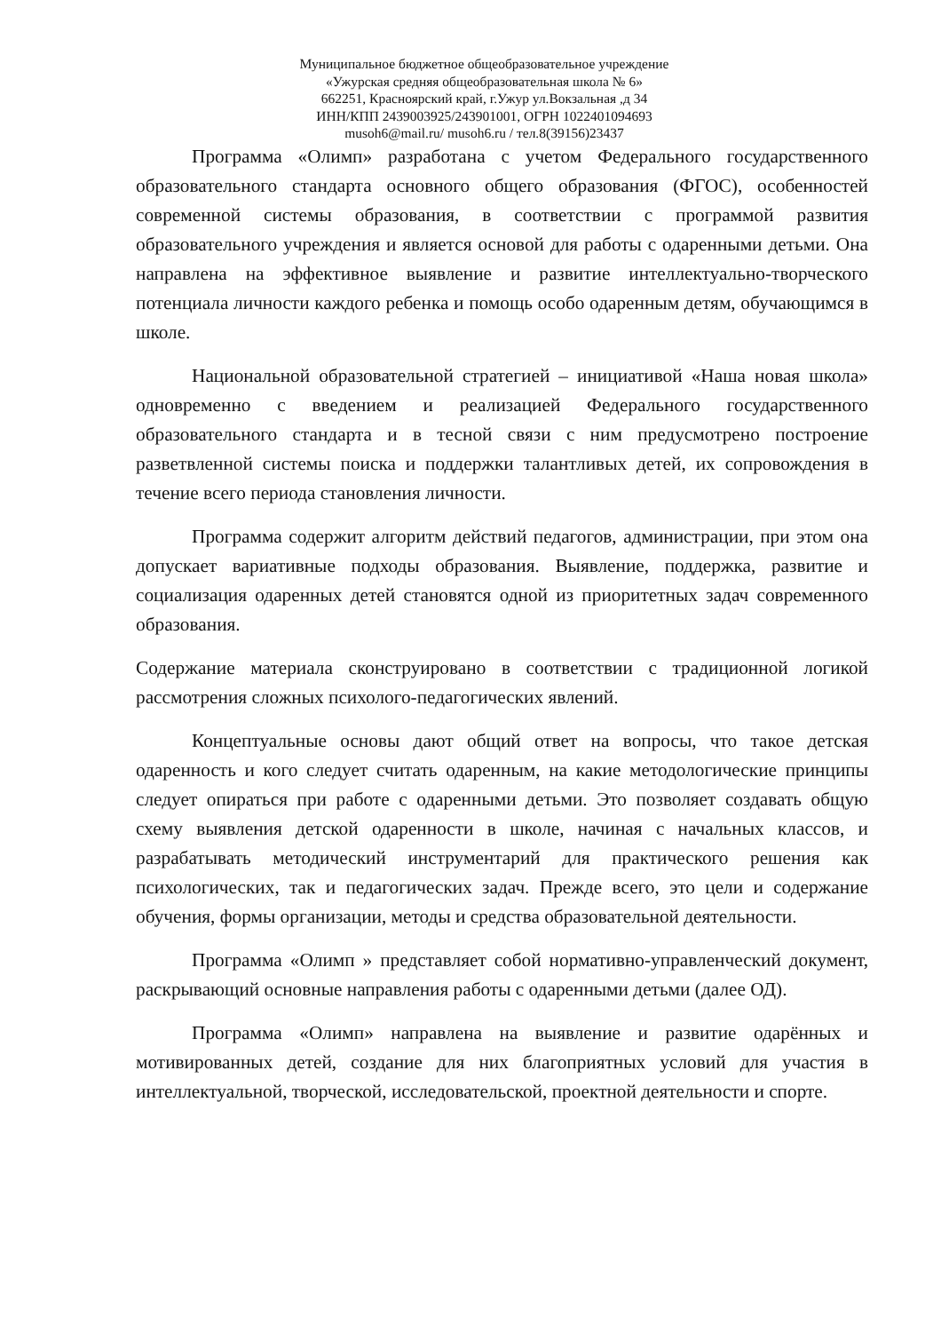Муниципальное бюджетное общеобразовательное учреждение
«Ужурская средняя общеобразовательная школа № 6»
662251, Красноярский край, г.Ужур ул.Вокзальная ,д 34
ИНН/КПП 2439003925/243901001, ОГРН 1022401094693
musoh6@mail.ru/ musoh6.ru / тел.8(39156)23437
Программа «Олимп» разработана с учетом Федерального государственного образовательного стандарта основного общего образования (ФГОС), особенностей современной системы образования, в соответствии с программой развития образовательного учреждения и является основой для работы с одаренными детьми. Она направлена на эффективное выявление и развитие интеллектуально-творческого потенциала личности каждого ребенка и помощь особо одаренным детям, обучающимся в школе.
Национальной образовательной стратегией – инициативой «Наша новая школа» одновременно с введением и реализацией Федерального государственного образовательного стандарта и в тесной связи с ним предусмотрено построение разветвленной системы поиска и поддержки талантливых детей, их сопровождения в течение всего периода становления личности.
Программа содержит алгоритм действий педагогов, администрации, при этом она допускает вариативные подходы образования. Выявление, поддержка, развитие и социализация одаренных детей становятся одной из приоритетных задач современного образования.
Содержание материала сконструировано в соответствии с традиционной логикой рассмотрения сложных психолого-педагогических явлений.
Концептуальные основы дают общий ответ на вопросы, что такое детская одаренность и кого следует считать одаренным, на какие методологические принципы следует опираться при работе с одаренными детьми. Это позволяет создавать общую схему выявления детской одаренности в школе, начиная с начальных классов, и разрабатывать методический инструментарий для практического решения как психологических, так и педагогических задач. Прежде всего, это цели и содержание обучения, формы организации, методы и средства образовательной деятельности.
Программа «Олимп » представляет собой нормативно-управленческий документ, раскрывающий основные направления работы с одаренными детьми (далее ОД).
Программа «Олимп» направлена на выявление и развитие одарённых и мотивированных детей, создание для них благоприятных условий для участия в интеллектуальной, творческой, исследовательской, проектной деятельности и спорте.